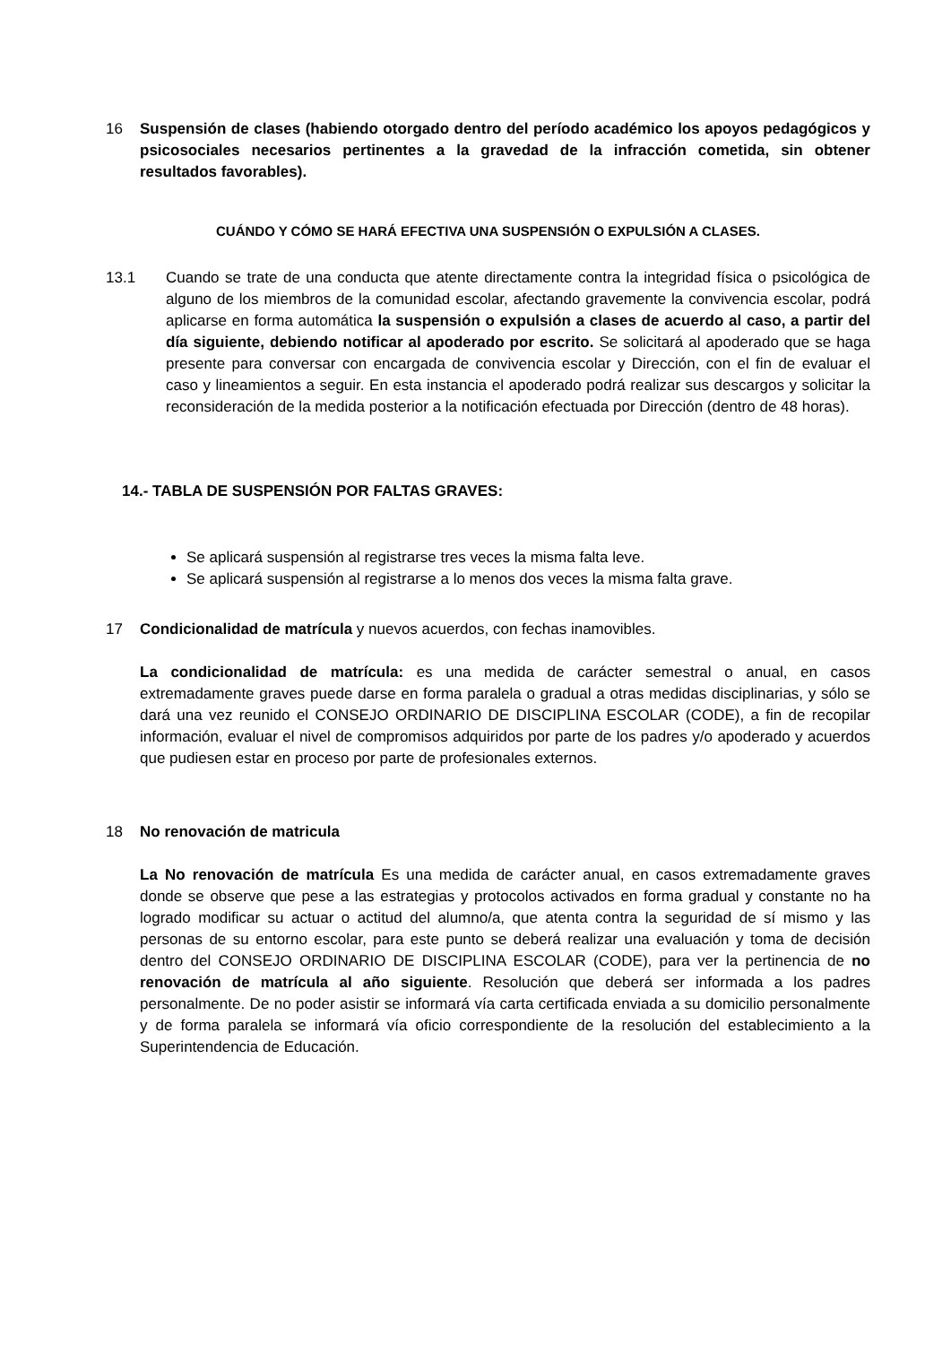16 Suspensión de clases (habiendo otorgado dentro del período académico los apoyos pedagógicos y psicosociales necesarios pertinentes a la gravedad de la infracción cometida, sin obtener resultados favorables).
CUÁNDO Y CÓMO SE HARÁ EFECTIVA UNA SUSPENSIÓN O EXPULSIÓN A CLASES.
13.1 Cuando se trate de una conducta que atente directamente contra la integridad física o psicológica de alguno de los miembros de la comunidad escolar, afectando gravemente la convivencia escolar, podrá aplicarse en forma automática la suspensión o expulsión a clases de acuerdo al caso, a partir del día siguiente, debiendo notificar al apoderado por escrito. Se solicitará al apoderado que se haga presente para conversar con encargada de convivencia escolar y Dirección, con el fin de evaluar el caso y lineamientos a seguir. En esta instancia el apoderado podrá realizar sus descargos y solicitar la reconsideración de la medida posterior a la notificación efectuada por Dirección (dentro de 48 horas).
14.- TABLA DE SUSPENSIÓN POR FALTAS GRAVES:
Se aplicará suspensión al registrarse tres veces la misma falta leve.
Se aplicará suspensión al registrarse a lo menos dos veces la misma falta grave.
17 Condicionalidad de matrícula y nuevos acuerdos, con fechas inamovibles.
La condicionalidad de matrícula: es una medida de carácter semestral o anual, en casos extremadamente graves puede darse en forma paralela o gradual a otras medidas disciplinarias, y sólo se dará una vez reunido el CONSEJO ORDINARIO DE DISCIPLINA ESCOLAR (CODE), a fin de recopilar información, evaluar el nivel de compromisos adquiridos por parte de los padres y/o apoderado y acuerdos que pudiesen estar en proceso por parte de profesionales externos.
18 No renovación de matricula
La No renovación de matrícula Es una medida de carácter anual, en casos extremadamente graves donde se observe que pese a las estrategias y protocolos activados en forma gradual y constante no ha logrado modificar su actuar o actitud del alumno/a, que atenta contra la seguridad de sí mismo y las personas de su entorno escolar, para este punto se deberá realizar una evaluación y toma de decisión dentro del CONSEJO ORDINARIO DE DISCIPLINA ESCOLAR (CODE), para ver la pertinencia de no renovación de matrícula al año siguiente. Resolución que deberá ser informada a los padres personalmente. De no poder asistir se informará vía carta certificada enviada a su domicilio personalmente y de forma paralela se informará vía oficio correspondiente de la resolución del establecimiento a la Superintendencia de Educación.